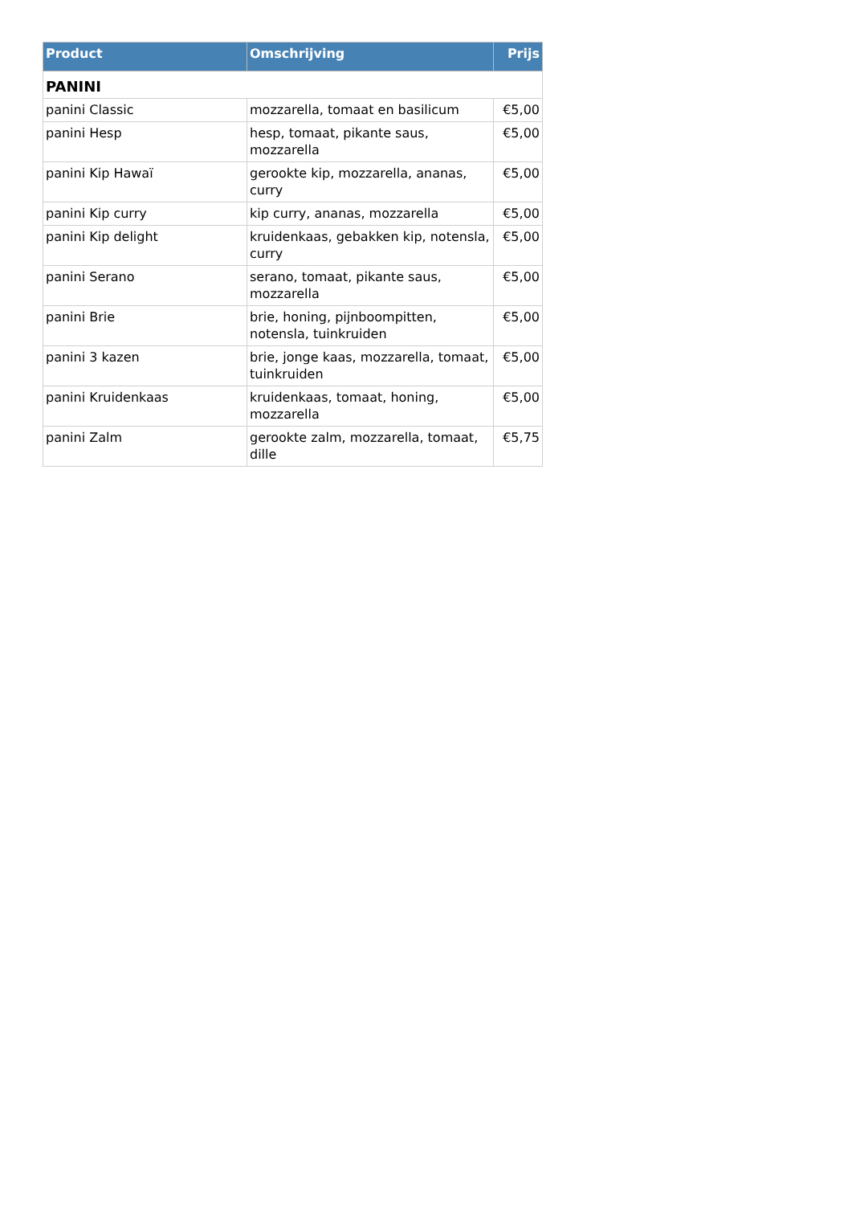| Product | Omschrijving | Prijs |
| --- | --- | --- |
| PANINI | | |
| panini Classic | mozzarella, tomaat en basilicum | €5,00 |
| panini Hesp | hesp, tomaat, pikante saus, mozzarella | €5,00 |
| panini Kip Hawaï | gerookte kip, mozzarella, ananas, curry | €5,00 |
| panini Kip curry | kip curry, ananas, mozzarella | €5,00 |
| panini Kip delight | kruidenkaas, gebakken kip, notensla, curry | €5,00 |
| panini Serano | serano, tomaat, pikante saus, mozzarella | €5,00 |
| panini Brie | brie, honing, pijnboompitten, notensla, tuinkruiden | €5,00 |
| panini 3 kazen | brie, jonge kaas, mozzarella, tomaat, tuinkruiden | €5,00 |
| panini Kruidenkaas | kruidenkaas, tomaat, honing, mozzarella | €5,00 |
| panini Zalm | gerookte zalm, mozzarella, tomaat, dille | €5,75 |